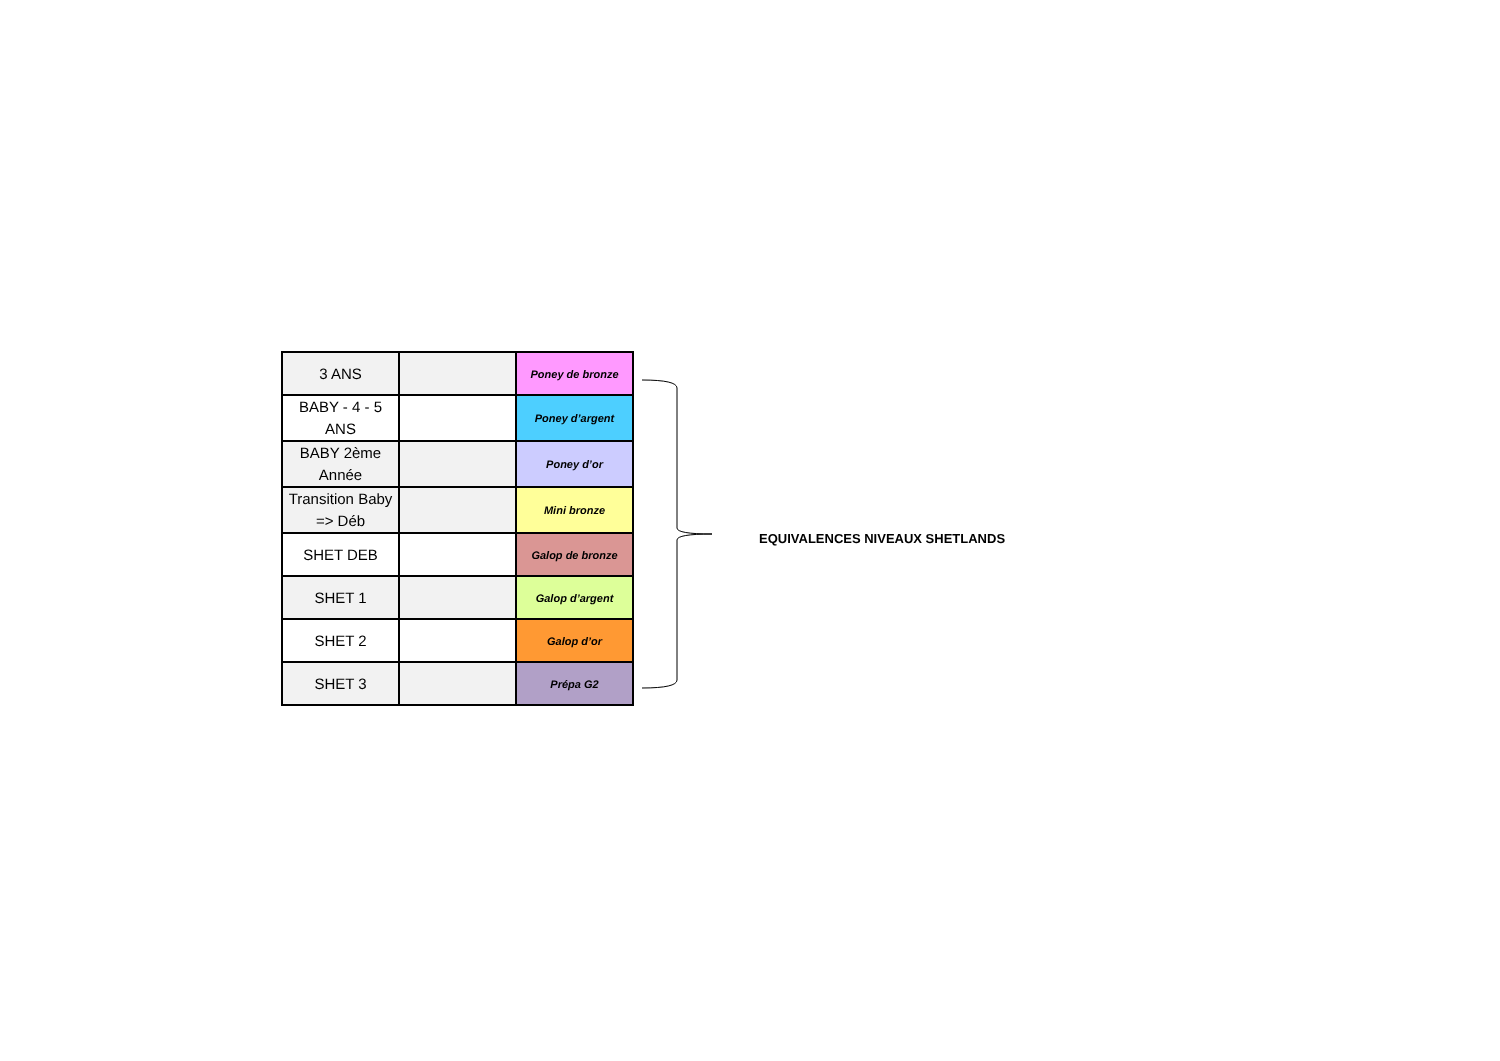| 3 ANS | | Poney de bronze |
| BABY - 4 - 5 ANS | | Poney d’argent |
| BABY 2ème Année | | Poney d’or |
| Transition Baby => Déb | | Mini bronze |
| SHET DEB | | Galop de bronze |
| SHET 1 | | Galop d’argent |
| SHET 2 | | Galop d’or |
| SHET 3 | | Prépa G2 |
EQUIVALENCES NIVEAUX SHETLANDS